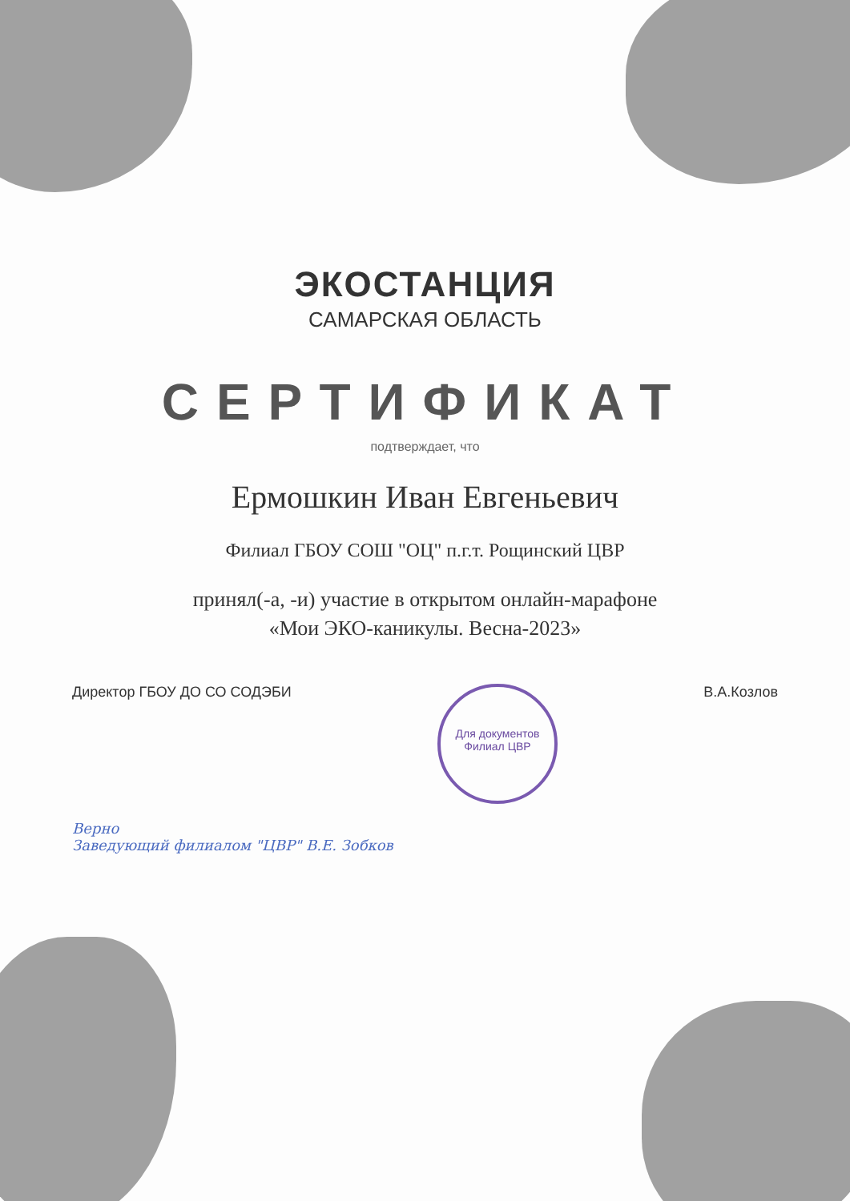ЭКОСТАНЦИЯ
САМАРСКАЯ ОБЛАСТЬ
СЕРТИФИКАТ
подтверждает, что
Ермошкин Иван Евгеньевич
Филиал ГБОУ СОШ "ОЦ" п.г.т. Рощинский ЦВР
принял(-а, -и) участие в открытом онлайн-марафоне
«Мои ЭКО-каникулы. Весна-2023»
Директор ГБОУ ДО СО СОДЭБИ Для документов
Филиал ЦВР В.А.Козлов
Верно
Заведующий филиалом "ЦВР" В.Е. Зобков